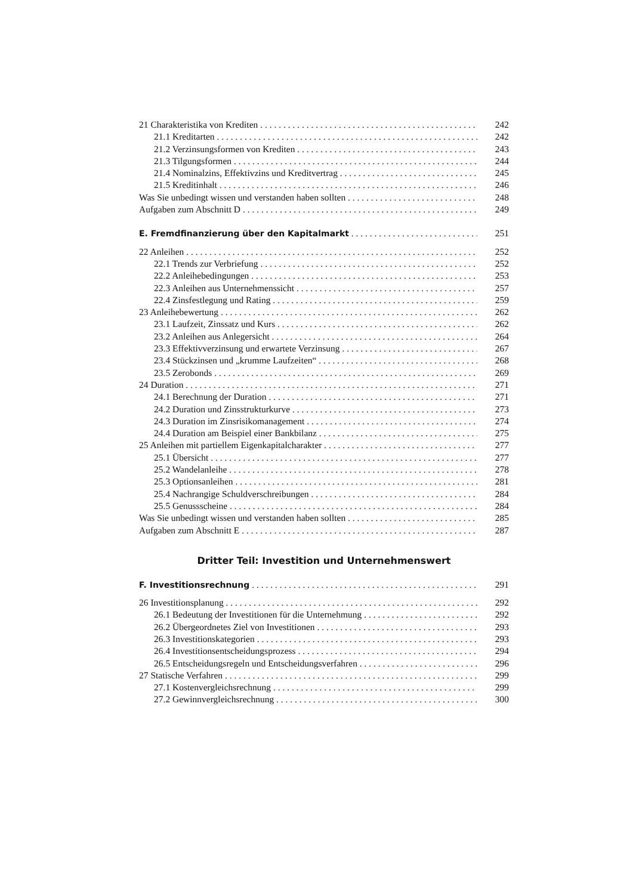21 Charakteristika von Krediten 242
21.1 Kreditarten 242
21.2 Verzinsungsformen von Krediten 243
21.3 Tilgungsformen 244
21.4 Nominalzins, Effektivzins und Kreditvertrag 245
21.5 Kreditinhalt 246
Was Sie unbedingt wissen und verstanden haben sollten 248
Aufgaben zum Abschnitt D 249
E. Fremdfinanzierung über den Kapitalmarkt 251
22 Anleihen 252
22.1 Trends zur Verbriefung 252
22.2 Anleihebedingungen 253
22.3 Anleihen aus Unternehmenssicht 257
22.4 Zinsfestlegung und Rating 259
23 Anleihebewertung 262
23.1 Laufzeit, Zinssatz und Kurs 262
23.2 Anleihen aus Anlegersicht 264
23.3 Effektivverzinsung und erwartete Verzinsung 267
23.4 Stückzinsen und „krumme Laufzeiten“268
23.5 Zerobonds 269
24 Duration 271
24.1 Berechnung der Duration 271
24.2 Duration und Zinsstrukturkurve 273
24.3 Duration im Zinsrisikomanagement 274
24.4 Duration am Beispiel einer Bankbilanz 275
25 Anleihen mit partiellem Eigenkapitalcharakter 277
25.1 Übersicht 277
25.2 Wandelanleihe 278
25.3 Optionsanleihen 281
25.4 Nachrangige Schuldverschreibungen 284
25.5 Genussscheine 284
Was Sie unbedingt wissen und verstanden haben sollten 285
Aufgaben zum Abschnitt E 287
Dritter Teil: Investition und Unternehmenswert
F. Investitionsrechnung 291
26 Investitionsplanung 292
26.1 Bedeutung der Investitionen für die Unternehmung 292
26.2 Übergeordnetes Ziel von Investitionen 293
26.3 Investitionskategorien 293
26.4 Investitionsentscheidungsprozess 294
26.5 Entscheidungsregeln und Entscheidungsverfahren 296
27 Statische Verfahren 299
27.1 Kostenvergleichsrechnung 299
27.2 Gewinnvergleichsrechnung 300